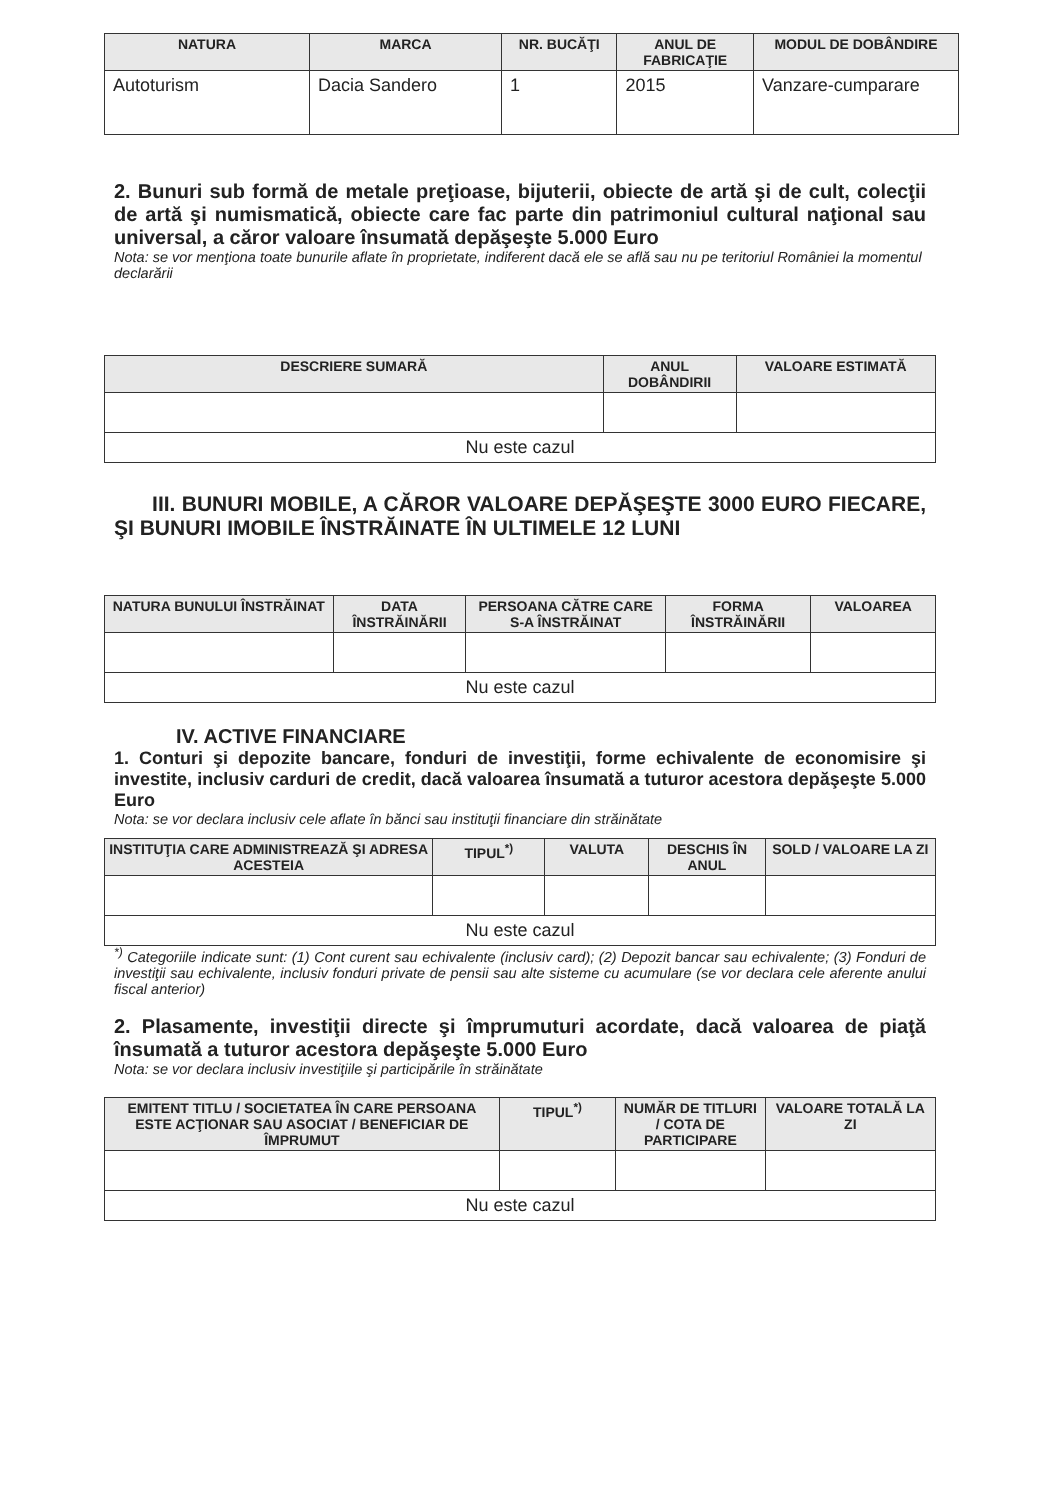| NATURA | MARCA | NR. BUCĂŢI | ANUL DE FABRICAŢIE | MODUL DE DOBÂNDIRE |
| --- | --- | --- | --- | --- |
| Autoturism | Dacia Sandero | 1 | 2015 | Vanzare-cumparare |
2. Bunuri sub formă de metale preţioase, bijuterii, obiecte de artă şi de cult, colecţii de artă şi numismatică, obiecte care fac parte din patrimoniul cultural naţional sau universal, a căror valoare însumată depăşeşte 5.000 Euro
Nota: se vor menţiona toate bunurile aflate în proprietate, indiferent dacă ele se află sau nu pe teritoriul României la momentul declarării
| DESCRIERE SUMARĂ | ANUL DOBÂNDIRII | VALOARE ESTIMATĂ |
| --- | --- | --- |
| Nu este cazul | | |
III. BUNURI MOBILE, A CĂROR VALOARE DEPĂŞEŞTE 3000 EURO FIECARE, ŞI BUNURI IMOBILE ÎNSTRĂINATE ÎN ULTIMELE 12 LUNI
| NATURA BUNULUI ÎNSTRĂINAT | DATA ÎNSTRĂINĂRII | PERSOANA CĂTRE CARE S-A ÎNSTRĂINAT | FORMA ÎNSTRĂINĂRII | VALOAREA |
| --- | --- | --- | --- | --- |
| Nu este cazul | | | | |
IV. ACTIVE FINANCIARE
1. Conturi şi depozite bancare, fonduri de investiţii, forme echivalente de economisire şi investite, inclusiv carduri de credit, dacă valoarea însumată a tuturor acestora depăşeşte 5.000 Euro
Nota: se vor declara inclusiv cele aflate în bănci sau instituţii financiare din străinătate
| INSTITUŢIA CARE ADMINISTREAZĂ ŞI ADRESA ACESTEIA | TIPUL<sup>*)</sup> | VALUTA | DESCHIS ÎN ANUL | SOLD / VALOARE LA ZI |
| --- | --- | --- | --- | --- |
| Nu este cazul | | | | |
<sup>*)</sup> Categoriile indicate sunt: (1) Cont curent sau echivalente (inclusiv card); (2) Depozit bancar sau echivalente; (3) Fonduri de investiţii sau echivalente, inclusiv fonduri private de pensii sau alte sisteme cu acumulare (se vor declara cele aferente anului fiscal anterior)
2. Plasamente, investiţii directe şi împrumuturi acordate, dacă valoarea de piaţă însumată a tuturor acestora depăşeşte 5.000 Euro
Nota: se vor declara inclusiv investiţiile şi participările în străinătate
| EMITENT TITLU / SOCIETATEA ÎN CARE PERSOANA ESTE ACŢIONAR SAU ASOCIAT / BENEFICIAR DE ÎMPRUMUT | TIPUL<sup>*)</sup> | NUMĂR DE TITLURI / COTA DE PARTICIPARE | VALOARE TOTALĂ LA ZI |
| --- | --- | --- | --- |
| Nu este cazul | | | |